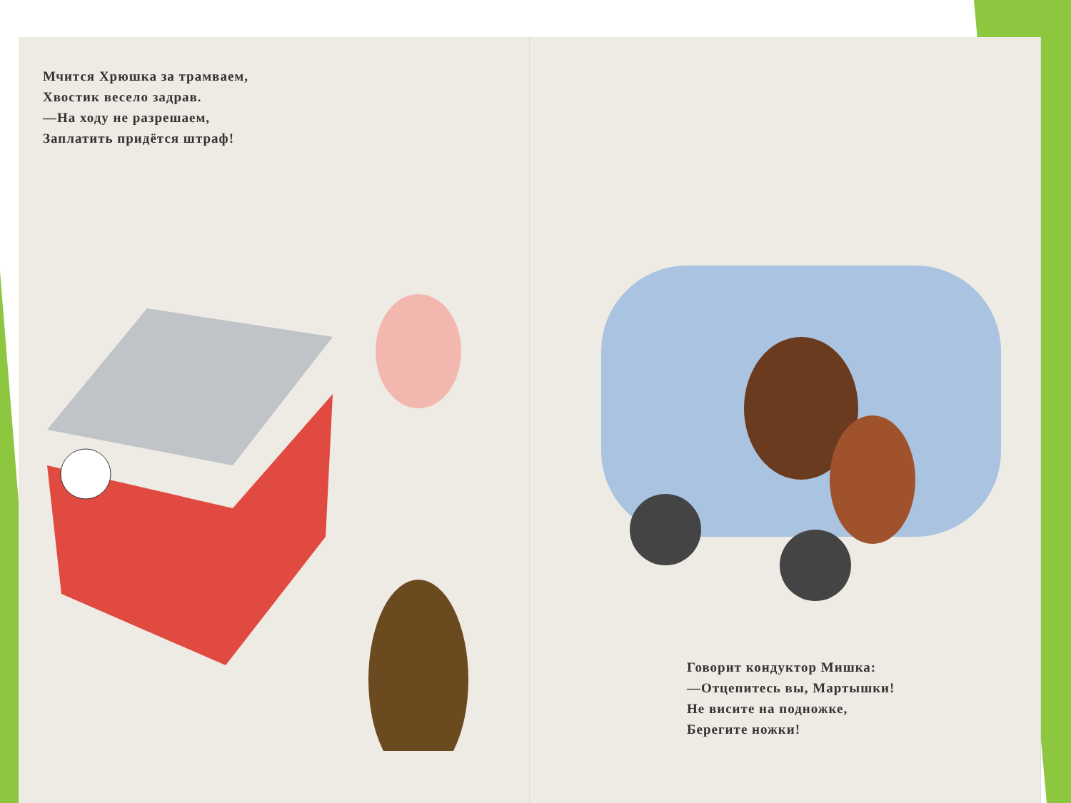Мчится Хрюшка за трамваем,
Хвостик весело задрав.
—На ходу не разрешаем,
Заплатить придётся штраф!
Говорит кондуктор Мишка:
—Отцепитесь вы, Мартышки!
Не висите на подножке,
Берегите ножки!